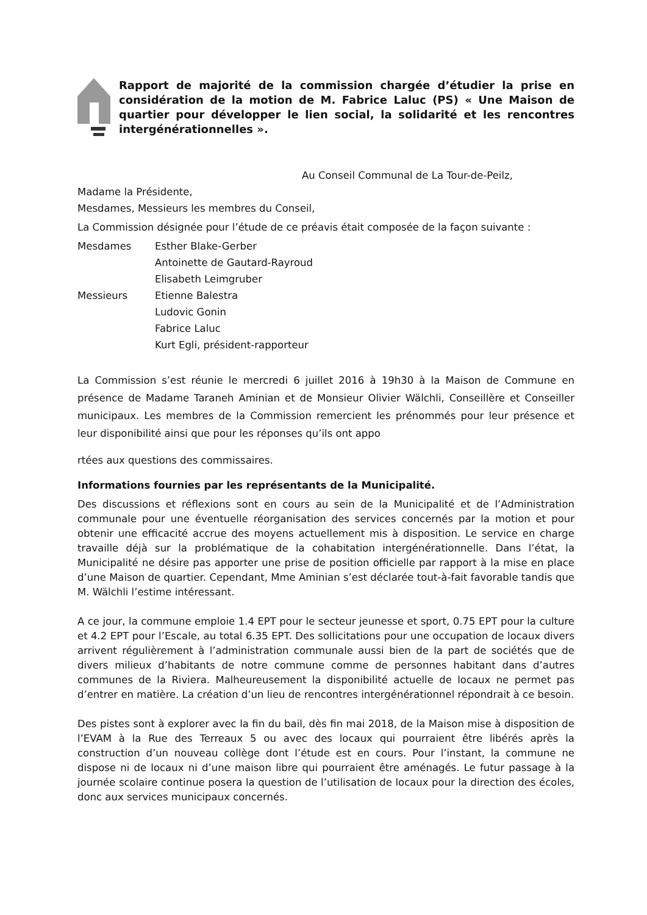Rapport de majorité de la commission chargée d’étudier la prise en considération de la motion de M. Fabrice Laluc (PS) « Une Maison de quartier pour développer le lien social, la solidarité et les rencontres intergénérationnelles ».
Au Conseil Communal de La Tour-de-Peilz,
Madame la Présidente,
Mesdames, Messieurs les membres du Conseil,
La Commission désignée pour l’étude de ce préavis était composée de la façon suivante :
| Mesdames | Esther Blake-Gerber |
| | Antoinette de Gautard-Rayroud |
| | Elisabeth Leimgruber |
| Messieurs | Etienne Balestra |
| | Ludovic Gonin |
| | Fabrice Laluc |
| | Kurt Egli, président-rapporteur |
La Commission s’est réunie le mercredi 6 juillet 2016 à 19h30 à la Maison de Commune en présence de Madame Taraneh Aminian et de Monsieur Olivier Wälchli, Conseillère et Conseiller municipaux. Les membres de la Commission remercient les prénommés pour leur présence et leur disponibilité ainsi que pour les réponses qu’ils ont appo
rtées aux questions des commissaires.
Informations fournies par les représentants de la Municipalité.
Des discussions et réflexions sont en cours au sein de la Municipalité et de l’Administration communale pour une éventuelle réorganisation des services concernés par la motion et pour obtenir une efficacité accrue des moyens actuellement mis à disposition. Le service en charge travaille déjà sur la problématique de la cohabitation intergénérationnelle. Dans l’état, la Municipalité ne désire pas apporter une prise de position officielle par rapport à la mise en place d’une Maison de quartier. Cependant, Mme Aminian s’est déclarée tout-à-fait favorable tandis que M. Wälchli l’estime intéressant.
A ce jour, la commune emploie 1.4 EPT pour le secteur jeunesse et sport, 0.75 EPT pour la culture et 4.2 EPT pour l’Escale, au total 6.35 EPT. Des sollicitations pour une occupation de locaux divers arrivent régulièrement à l’administration communale aussi bien de la part de sociétés que de divers milieux d’habitants de notre commune comme de personnes habitant dans d’autres communes de la Riviera. Malheureusement la disponibilité actuelle de locaux ne permet pas d’entrer en matière. La création d’un lieu de rencontres intergénérationnel répondrait à ce besoin.
Des pistes sont à explorer avec la fin du bail, dès fin mai 2018, de la Maison mise à disposition de l’EVAM à la Rue des Terreaux 5 ou avec des locaux qui pourraient être libérés après la construction d’un nouveau collège dont l’étude est en cours. Pour l’instant, la commune ne dispose ni de locaux ni d’une maison libre qui pourraient être aménagés. Le futur passage à la journée scolaire continue posera la question de l’utilisation de locaux pour la direction des écoles, donc aux services municipaux concernés.